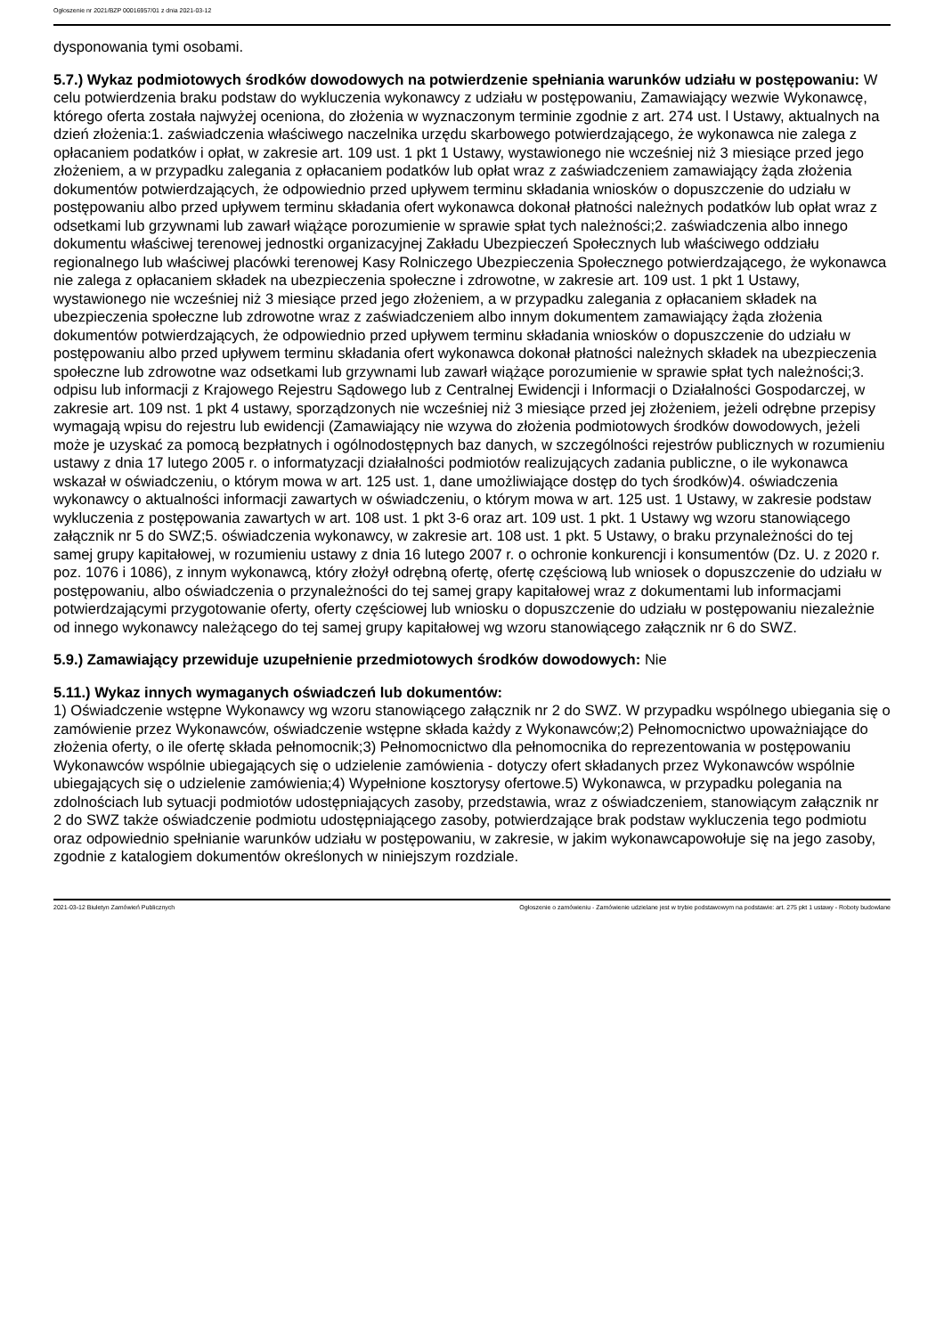Ogłoszenie nr 2021/BZP 00016957/01 z dnia 2021-03-12
dysponowania tymi osobami.
5.7.) Wykaz podmiotowych środków dowodowych na potwierdzenie spełniania warunków udziału w postępowaniu: W celu potwierdzenia braku podstaw do wykluczenia wykonawcy z udziału w postępowaniu, Zamawiający wezwie Wykonawcę, którego oferta została najwyżej oceniona, do złożenia w wyznaczonym terminie zgodnie z art. 274 ust. l Ustawy, aktualnych na dzień złożenia:1. zaświadczenia właściwego naczelnika urzędu skarbowego potwierdzającego, że wykonawca nie zalega z opłacaniem podatków i opłat, w zakresie art. 109 ust. 1 pkt 1 Ustawy, wystawionego nie wcześniej niż 3 miesiące przed jego złożeniem, a w przypadku zalegania z opłacaniem podatków lub opłat wraz z zaświadczeniem zamawiający żąda złożenia dokumentów potwierdzających, że odpowiednio przed upływem terminu składania wniosków o dopuszczenie do udziału w postępowaniu albo przed upływem terminu składania ofert wykonawca dokonał płatności należnych podatków lub opłat wraz z odsetkami lub grzywnami lub zawarł wiążące porozumienie w sprawie spłat tych należności;2. zaświadczenia albo innego dokumentu właściwej terenowej jednostki organizacyjnej Zakładu Ubezpieczeń Społecznych lub właściwego oddziału regionalnego lub właściwej placówki terenowej Kasy Rolniczego Ubezpieczenia Społecznego potwierdzającego, że wykonawca nie zalega z opłacaniem składek na ubezpieczenia społeczne i zdrowotne, w zakresie art. 109 ust. 1 pkt 1 Ustawy, wystawionego nie wcześniej niż 3 miesiące przed jego złożeniem, a w przypadku zalegania z opłacaniem składek na ubezpieczenia społeczne lub zdrowotne wraz z zaświadczeniem albo innym dokumentem zamawiający żąda złożenia dokumentów potwierdzających, że odpowiednio przed upływem terminu składania wniosków o dopuszczenie do udziału w postępowaniu albo przed upływem terminu składania ofert wykonawca dokonał płatności należnych składek na ubezpieczenia społeczne lub zdrowotne waz odsetkami lub grzywnami lub zawarł wiążące porozumienie w sprawie spłat tych należności;3. odpisu lub informacji z Krajowego Rejestru Sądowego lub z Centralnej Ewidencji i Informacji o Działalności Gospodarczej, w zakresie art. 109 nst. 1 pkt 4 ustawy, sporządzonych nie wcześniej niż 3 miesiące przed jej złożeniem, jeżeli odrębne przepisy wymagają wpisu do rejestru lub ewidencji (Zamawiający nie wzywa do złożenia podmiotowych środków dowodowych, jeżeli może je uzyskać za pomocą bezpłatnych i ogólnodostępnych baz danych, w szczególności rejestrów publicznych w rozumieniu ustawy z dnia 17 lutego 2005 r. o informatyzacji działalności podmiotów realizujących zadania publiczne, o ile wykonawca wskazał w oświadczeniu, o którym mowa w art. 125 ust. 1, dane umożliwiające dostęp do tych środków)4. oświadczenia wykonawcy o aktualności informacji zawartych w oświadczeniu, o którym mowa w art. 125 ust. 1 Ustawy, w zakresie podstaw wykluczenia z postępowania zawartych w art. 108 ust. 1 pkt 3-6 oraz art. 109 ust. 1 pkt. 1 Ustawy wg wzoru stanowiącego załącznik nr 5 do SWZ;5. oświadczenia wykonawcy, w zakresie art. 108 ust. 1 pkt. 5 Ustawy, o braku przynależności do tej samej grupy kapitałowej, w rozumieniu ustawy z dnia 16 lutego 2007 r. o ochronie konkurencji i konsumentów (Dz. U. z 2020 r. poz. 1076 i 1086), z innym wykonawcą, który złożył odrębną ofertę, ofertę częściową lub wniosek o dopuszczenie do udziału w postępowaniu, albo oświadczenia o przynależności do tej samej grapy kapitałowej wraz z dokumentami lub informacjami potwierdzającymi przygotowanie oferty, oferty częściowej lub wniosku o dopuszczenie do udziału w postępowaniu niezależnie od innego wykonawcy należącego do tej samej grupy kapitałowej wg wzoru stanowiącego załącznik nr 6 do SWZ.
5.9.) Zamawiający przewiduje uzupełnienie przedmiotowych środków dowodowych: Nie
5.11.) Wykaz innych wymaganych oświadczeń lub dokumentów:
1) Oświadczenie wstępne Wykonawcy wg wzoru stanowiącego załącznik nr 2 do SWZ. W przypadku wspólnego ubiegania się o zamówienie przez Wykonawców, oświadczenie wstępne składa każdy z Wykonawców;2) Pełnomocnictwo upoważniające do złożenia oferty, o ile ofertę składa pełnomocnik;3) Pełnomocnictwo dla pełnomocnika do reprezentowania w postępowaniu Wykonawców wspólnie ubiegających się o udzielenie zamówienia - dotyczy ofert składanych przez Wykonawców wspólnie ubiegających się o udzielenie zamówienia;4) Wypełnione kosztorysy ofertowe.5) Wykonawca, w przypadku polegania na zdolnościach lub sytuacji podmiotów udostępniających zasoby, przedstawia, wraz z oświadczeniem, stanowiącym załącznik nr 2 do SWZ także oświadczenie podmiotu udostępniającego zasoby, potwierdzające brak podstaw wykluczenia tego podmiotu oraz odpowiednio spełnianie warunków udziału w postępowaniu, w zakresie, w jakim wykonawcapowołuje się na jego zasoby, zgodnie z katalogiem dokumentów określonych w niniejszym rozdziale.
2021-03-12 Biuletyn Zamówień Publicznych Ogłoszenie o zamówieniu - Zamówienie udzielane jest w trybie podstawowym na podstawie: art. 275 pkt 1 ustawy - Roboty budowlane